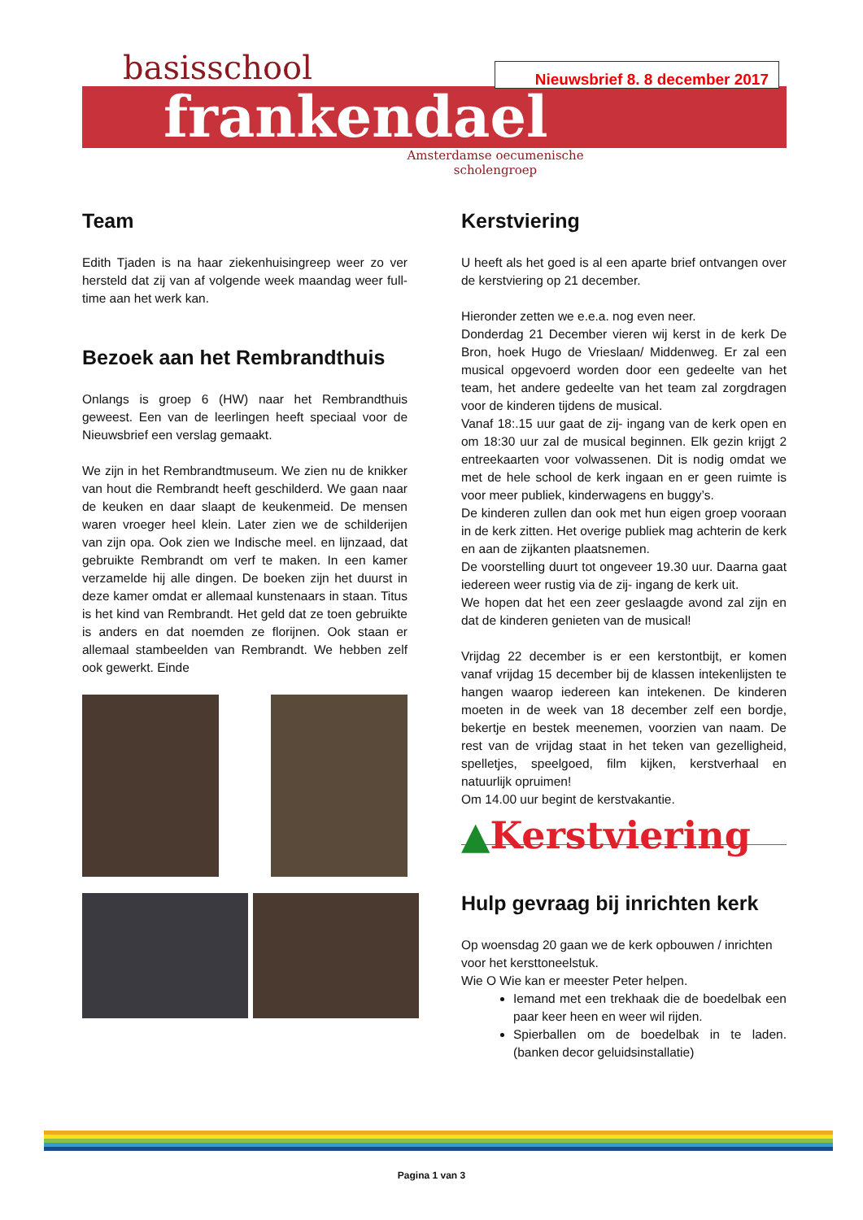basisschool
frankendael
Amsterdamse oecumenische
scholengroep
Nieuwsbrief 8. 8 december 2017
Team
Edith Tjaden is na haar ziekenhuisingreep weer zo ver hersteld dat zij van af volgende week maandag weer full-time aan het werk kan.
Bezoek aan het Rembrandthuis
Onlangs is groep 6 (HW) naar het Rembrandthuis geweest. Een van de leerlingen heeft speciaal voor de Nieuwsbrief een verslag gemaakt.
We zijn in het Rembrandtmuseum. We zien nu de knikker van hout die Rembrandt heeft geschilderd. We gaan naar de keuken en daar slaapt de keukenmeid. De mensen waren vroeger heel klein. Later zien we de schilderijen van zijn opa. Ook zien we Indische meel. en lijnzaad, dat gebruikte Rembrandt om verf te maken. In een kamer verzamelde hij alle dingen. De boeken zijn het duurst in deze kamer omdat er allemaal kunstenaars in staan. Titus is het kind van Rembrandt. Het geld dat ze toen gebruikte is anders en dat noemden ze florijnen. Ook staan er allemaal stambeelden van Rembrandt. We hebben zelf ook gewerkt. Einde
Kerstviering
U heeft als het goed is al een aparte brief ontvangen over de kerstviering op 21 december.
Hieronder zetten we e.e.a. nog even neer.
Donderdag 21 December vieren wij kerst in de kerk De Bron, hoek Hugo de Vrieslaan/ Middenweg. Er zal een musical opgevoerd worden door een gedeelte van het team, het andere gedeelte van het team zal zorgdragen voor de kinderen tijdens de musical.
Vanaf 18:.15 uur gaat de zij- ingang van de kerk open en om 18:30 uur zal de musical beginnen. Elk gezin krijgt 2 entreekaarten voor volwassenen. Dit is nodig omdat we met de hele school de kerk ingaan en er geen ruimte is voor meer publiek, kinderwagens en buggy’s.
De kinderen zullen dan ook met hun eigen groep vooraan in de kerk zitten. Het overige publiek mag achterin de kerk en aan de zijkanten plaatsnemen.
De voorstelling duurt tot ongeveer 19.30 uur. Daarna gaat iedereen weer rustig via de zij- ingang de kerk uit.
We hopen dat het een zeer geslaagde avond zal zijn en dat de kinderen genieten van de musical!
Vrijdag 22 december is er een kerstontbijt, er komen vanaf vrijdag 15 december bij de klassen intekenlijsten te hangen waarop iedereen kan intekenen. De kinderen moeten in de week van 18 december zelf een bordje, bekertje en bestek meenemen, voorzien van naam. De rest van de vrijdag staat in het teken van gezelligheid, spelletjes, speelgoed, film kijken, kerstverhaal en natuurlijk opruimen!
Om 14.00 uur begint de kerstvakantie.
▲Kerstviering
Hulp gevraag bij inrichten kerk
Op woensdag 20 gaan we de kerk opbouwen / inrichten voor het kersttoneelstuk.
Wie O Wie kan er meester Peter helpen.
Iemand met een trekhaak die de boedelbak een paar keer heen en weer wil rijden.
Spierballen om de boedelbak in te laden. (banken decor geluidsinstallatie)
Pagina 1 van 3